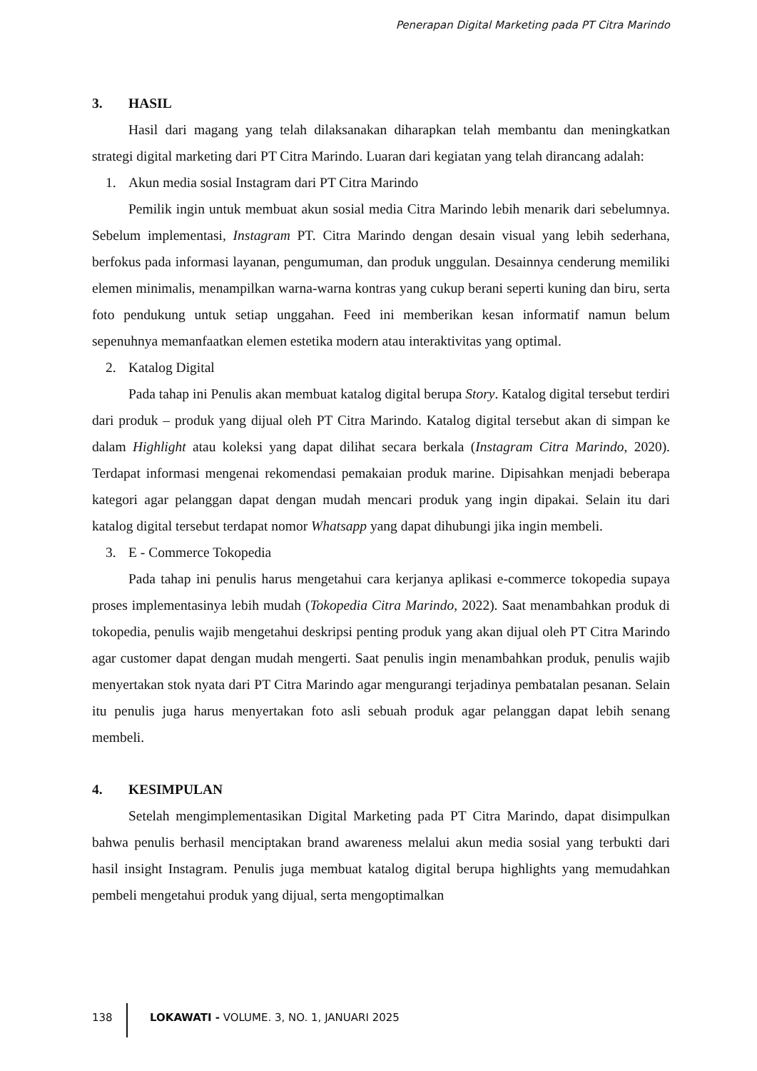Penerapan Digital Marketing pada PT Citra Marindo
3. HASIL
Hasil dari magang yang telah dilaksanakan diharapkan telah membantu dan meningkatkan strategi digital marketing dari PT Citra Marindo. Luaran dari kegiatan yang telah dirancang adalah:
1. Akun media sosial Instagram dari PT Citra Marindo
Pemilik ingin untuk membuat akun sosial media Citra Marindo lebih menarik dari sebelumnya. Sebelum implementasi, Instagram PT. Citra Marindo dengan desain visual yang lebih sederhana, berfokus pada informasi layanan, pengumuman, dan produk unggulan. Desainnya cenderung memiliki elemen minimalis, menampilkan warna-warna kontras yang cukup berani seperti kuning dan biru, serta foto pendukung untuk setiap unggahan. Feed ini memberikan kesan informatif namun belum sepenuhnya memanfaatkan elemen estetika modern atau interaktivitas yang optimal.
2. Katalog Digital
Pada tahap ini Penulis akan membuat katalog digital berupa Story. Katalog digital tersebut terdiri dari produk – produk yang dijual oleh PT Citra Marindo. Katalog digital tersebut akan di simpan ke dalam Highlight atau koleksi yang dapat dilihat secara berkala (Instagram Citra Marindo, 2020). Terdapat informasi mengenai rekomendasi pemakaian produk marine. Dipisahkan menjadi beberapa kategori agar pelanggan dapat dengan mudah mencari produk yang ingin dipakai. Selain itu dari katalog digital tersebut terdapat nomor Whatsapp yang dapat dihubungi jika ingin membeli.
3. E - Commerce Tokopedia
Pada tahap ini penulis harus mengetahui cara kerjanya aplikasi e-commerce tokopedia supaya proses implementasinya lebih mudah (Tokopedia Citra Marindo, 2022). Saat menambahkan produk di tokopedia, penulis wajib mengetahui deskripsi penting produk yang akan dijual oleh PT Citra Marindo agar customer dapat dengan mudah mengerti. Saat penulis ingin menambahkan produk, penulis wajib menyertakan stok nyata dari PT Citra Marindo agar mengurangi terjadinya pembatalan pesanan. Selain itu penulis juga harus menyertakan foto asli sebuah produk agar pelanggan dapat lebih senang membeli.
4. KESIMPULAN
Setelah mengimplementasikan Digital Marketing pada PT Citra Marindo, dapat disimpulkan bahwa penulis berhasil menciptakan brand awareness melalui akun media sosial yang terbukti dari hasil insight Instagram. Penulis juga membuat katalog digital berupa highlights yang memudahkan pembeli mengetahui produk yang dijual, serta mengoptimalkan
138 LOKAWATI - VOLUME. 3, NO. 1, JANUARI 2025